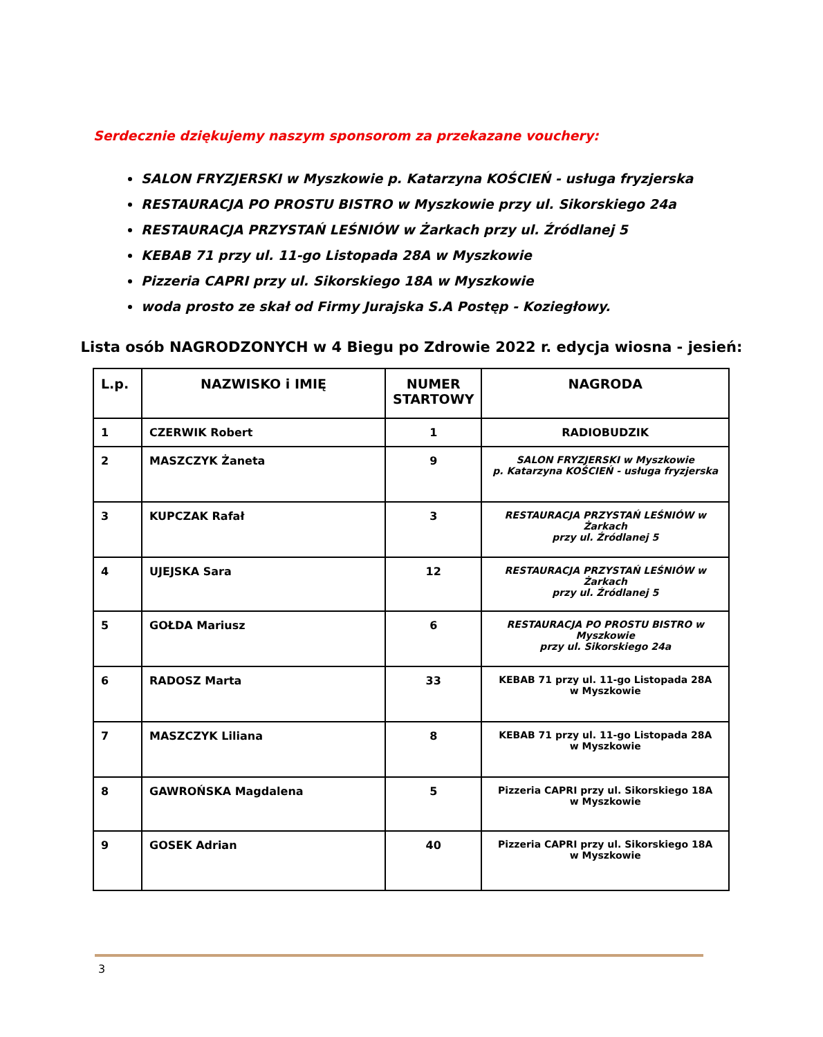Serdecznie dziękujemy naszym sponsorom za przekazane vouchery:
SALON FRYZJERSKI w Myszkowie p. Katarzyna KOŚCIEŃ - usługa fryzjerska
RESTAURACJA PO PROSTU BISTRO w Myszkowie przy ul. Sikorskiego 24a
RESTAURACJA PRZYSTAŃ LEŚNIÓW w Żarkach przy ul. Źródlanej 5
KEBAB 71 przy ul. 11-go Listopada 28A w Myszkowie
Pizzeria CAPRI przy ul. Sikorskiego 18A w Myszkowie
woda prosto ze skał od Firmy Jurajska S.A Postęp - Koziegłowy.
Lista osób NAGRODZONYCH w 4 Biegu po Zdrowie 2022 r. edycja wiosna - jesień:
| L.p. | NAZWISKO i IMIĘ | NUMER STARTOWY | NAGRODA |
| --- | --- | --- | --- |
| 1 | CZERWIK Robert | 1 | RADIOBUDZIK |
| 2 | MASZCZYK Żaneta | 9 | SALON FRYZJERSKI w Myszkowie p. Katarzyna KOŚCIEŃ - usługa fryzjerska |
| 3 | KUPCZAK Rafał | 3 | RESTAURACJA PRZYSTAŃ LEŚNIÓW w Żarkach przy ul. Źródlanej 5 |
| 4 | UJEJSKA Sara | 12 | RESTAURACJA PRZYSTAŃ LEŚNIÓW w Żarkach przy ul. Źródlanej 5 |
| 5 | GOŁDA Mariusz | 6 | RESTAURACJA PO PROSTU BISTRO w Myszkowie przy ul. Sikorskiego 24a |
| 6 | RADOSZ Marta | 33 | KEBAB 71 przy ul. 11-go Listopada 28A w Myszkowie |
| 7 | MASZCZYK Liliana | 8 | KEBAB 71 przy ul. 11-go Listopada 28A w Myszkowie |
| 8 | GAWROŃSKA Magdalena | 5 | Pizzeria CAPRI przy ul. Sikorskiego 18A w Myszkowie |
| 9 | GOSEK Adrian | 40 | Pizzeria CAPRI przy ul. Sikorskiego 18A w Myszkowie |
3